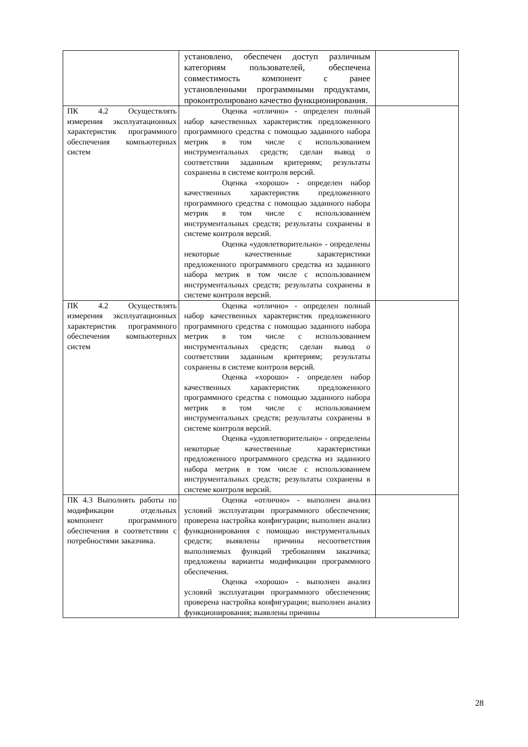| | установлено, обеспечен доступ различным категориям пользователей, обеспечена совместимость компонент с ранее установленными программными продуктами, проконтролировано качество функционирования. | |
| ПК 4.2 Осуществлять измерения эксплуатационных характеристик программного обеспечения компьютерных систем | Оценка «отлично» - определен полный набор качественных характеристик предложенного программного средства с помощью заданного набора метрик в том числе с использованием инструментальных средств; сделан вывод о соответствии заданным критериям; результаты сохранены в системе контроля версий. Оценка «хорошо» - определен набор качественных характеристик предложенного программного средства с помощью заданного набора метрик в том числе с использованием инструментальных средств; результаты сохранены в системе контроля версий. Оценка «удовлетворительно» - определены некоторые качественные характеристики предложенного программного средства из заданного набора метрик в том числе с использованием инструментальных средств; результаты сохранены в системе контроля версий. | |
| ПК 4.2 Осуществлять измерения эксплуатационных характеристик программного обеспечения компьютерных систем | Оценка «отлично» - определен полный набор качественных характеристик предложенного программного средства с помощью заданного набора метрик в том числе с использованием инструментальных средств; сделан вывод о соответствии заданным критериям; результаты сохранены в системе контроля версий. Оценка «хорошо» - определен набор качественных характеристик предложенного программного средства с помощью заданного набора метрик в том числе с использованием инструментальных средств; результаты сохранены в системе контроля версий. Оценка «удовлетворительно» - определены некоторые качественные характеристики предложенного программного средства из заданного набора метрик в том числе с использованием инструментальных средств; результаты сохранены в системе контроля версий. | |
| ПК 4.3 Выполнять работы по модификации отдельных компонент программного обеспечения в соответствии с потребностями заказчика. | Оценка «отлично» - выполнен анализ условий эксплуатации программного обеспечения; проверена настройка конфигурации; выполнен анализ функционирования с помощью инструментальных средств; выявлены причины несоответствия выполняемых функций требованиям заказчика; предложены варианты модификации программного обеспечения. Оценка «хорошо» - выполнен анализ условий эксплуатации программного обеспечения; проверена настройка конфигурации; выполнен анализ функционирования; выявлены причины | |
28